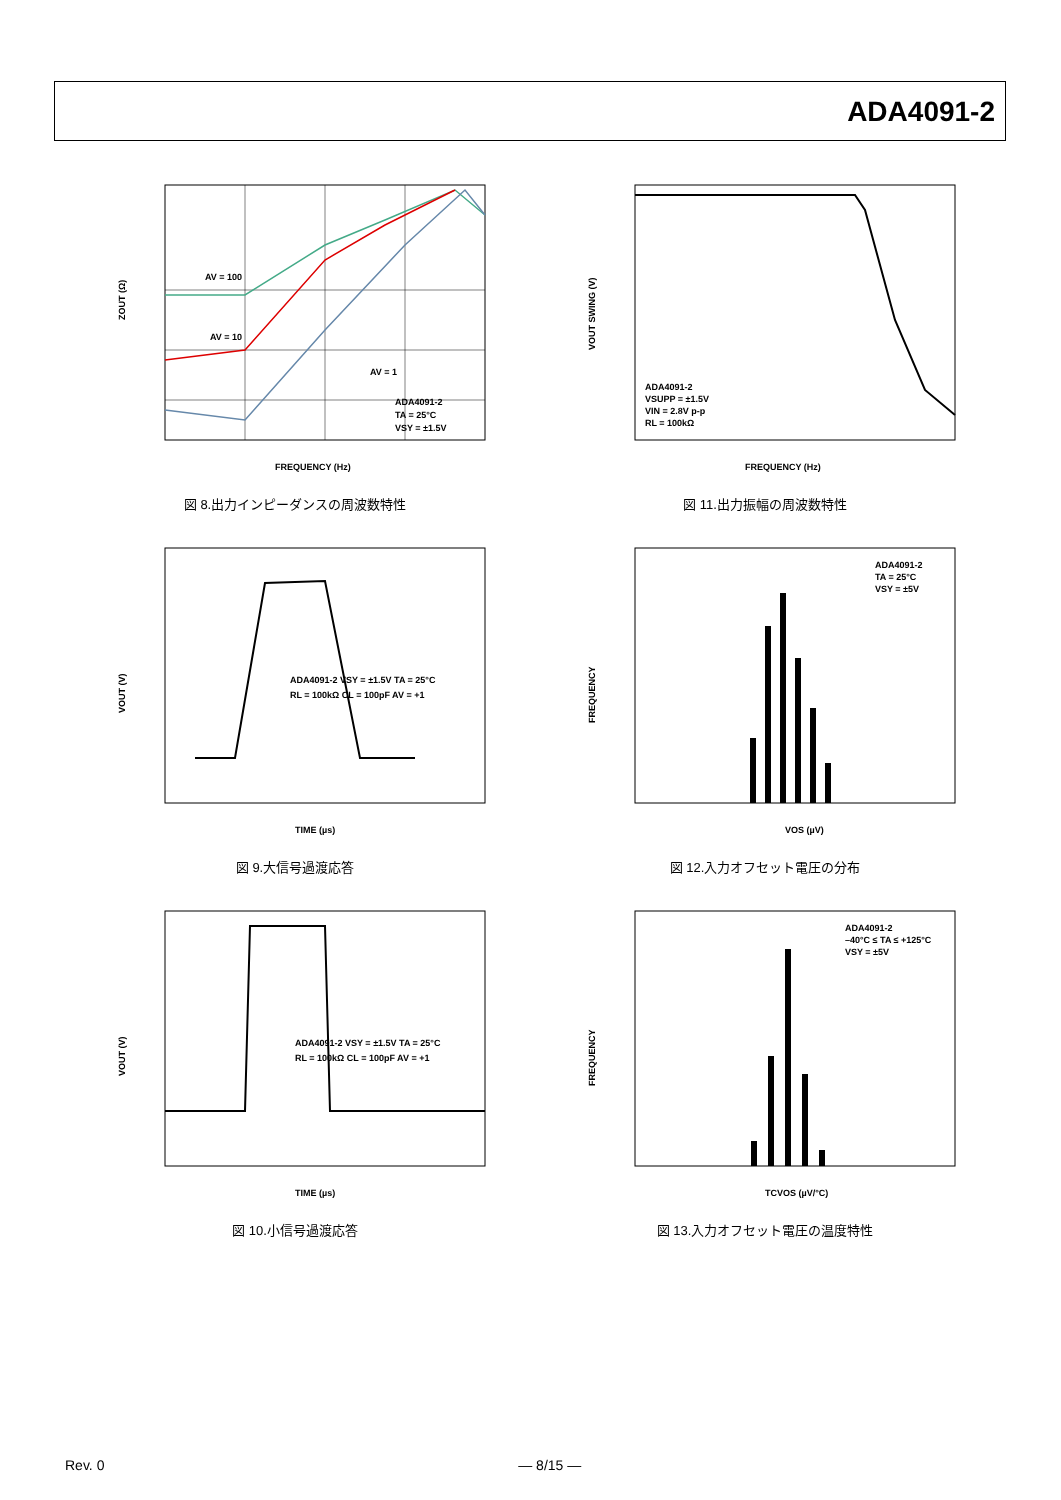ADA4091-2
ZOUT (Ω)
FREQUENCY (Hz)
ADA4091-2
TA = 25°C
VSY = ±1.5V
AV = 100
AV = 10
AV = 1
図 8.出力インピーダンスの周波数特性
VOUT SWING (V)
FREQUENCY (Hz)
ADA4091-2
VSUPP = ±1.5V
VIN = 2.8V p-p
RL = 100kΩ
図 11.出力振幅の周波数特性
VOUT (V)
TIME (µs)
ADA4091-2 VSY = ±1.5V TA = 25°C
RL = 100kΩ CL = 100pF AV = +1
図 9.大信号過渡応答
FREQUENCY
VOS (µV)
ADA4091-2
TA = 25°C
VSY = ±5V
図 12.入力オフセット電圧の分布
VOUT (V)
TIME (µs)
ADA4091-2 VSY = ±1.5V TA = 25°C
RL = 100kΩ CL = 100pF AV = +1
図 10.小信号過渡応答
FREQUENCY
TCVOS (µV/°C)
ADA4091-2
–40°C ≤ TA ≤ +125°C
VSY = ±5V
図 13.入力オフセット電圧の温度特性
Rev. 0 — 8/15 —